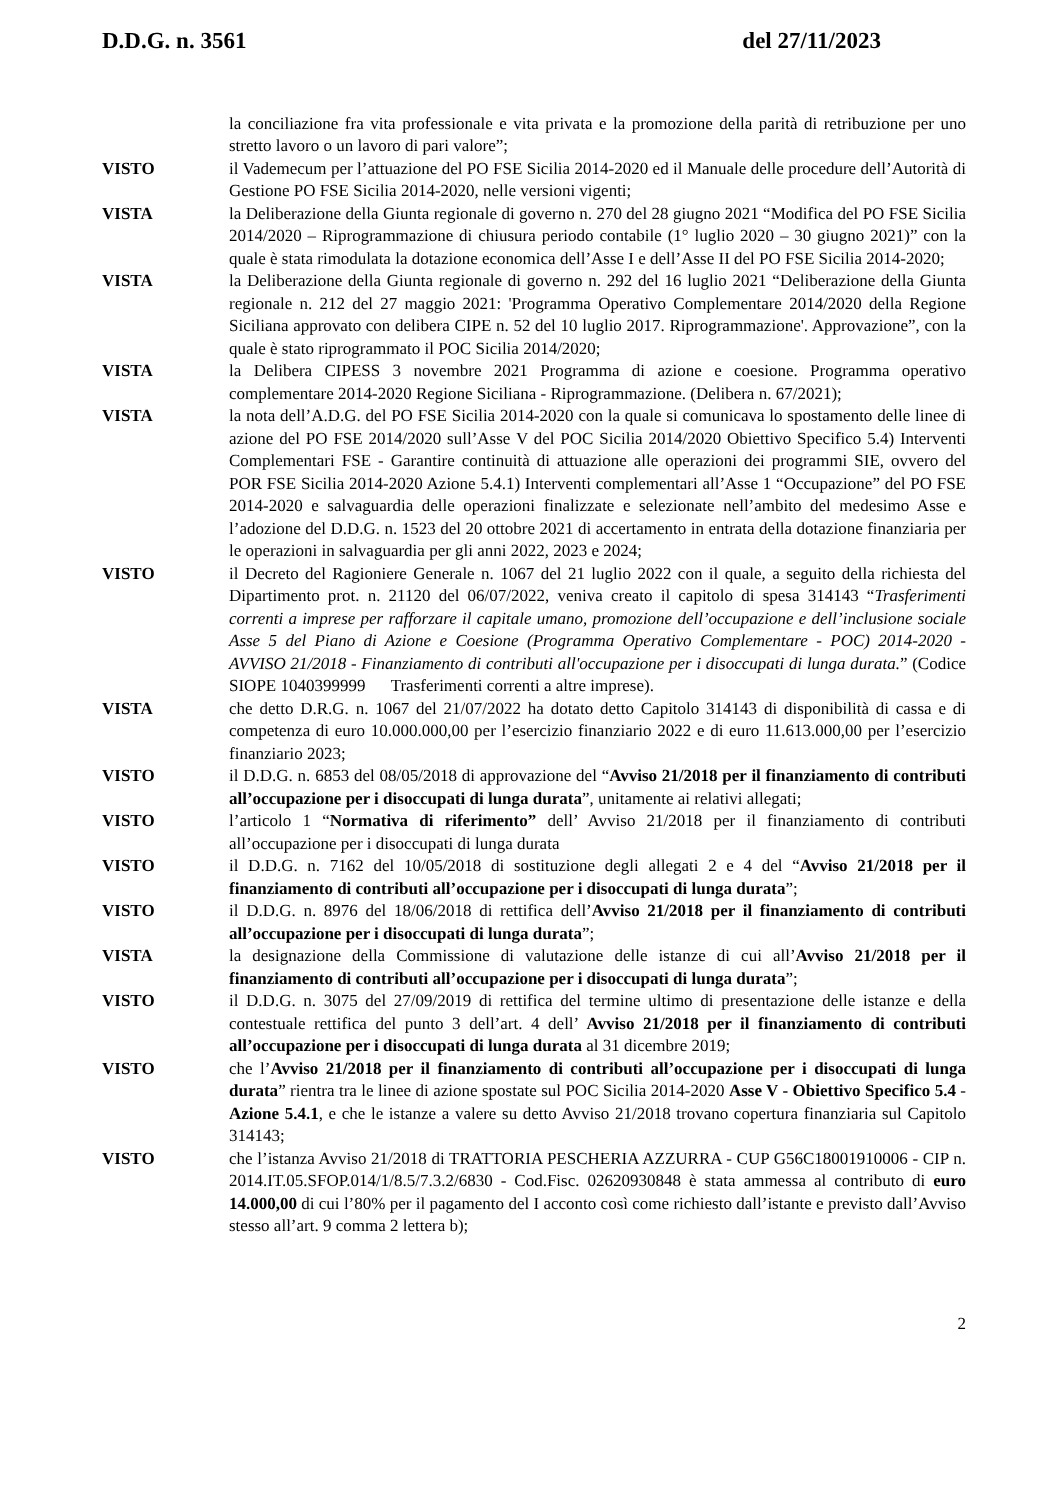D.D.G. n. 3561 del 27/11/2023
la conciliazione fra vita professionale e vita privata e la promozione della parità di retribuzione per uno stretto lavoro o un lavoro di pari valore”;
VISTO il Vademecum per l’attuazione del PO FSE Sicilia 2014-2020 ed il Manuale delle procedure dell’Autorità di Gestione PO FSE Sicilia 2014-2020, nelle versioni vigenti;
VISTA la Deliberazione della Giunta regionale di governo n. 270 del 28 giugno 2021 “Modifica del PO FSE Sicilia 2014/2020 – Riprogrammazione di chiusura periodo contabile (1° luglio 2020 – 30 giugno 2021)” con la quale è stata rimodulata la dotazione economica dell’Asse I e dell’Asse II del PO FSE Sicilia 2014-2020;
VISTA la Deliberazione della Giunta regionale di governo n. 292 del 16 luglio 2021 “Deliberazione della Giunta regionale n. 212 del 27 maggio 2021: 'Programma Operativo Complementare 2014/2020 della Regione Siciliana approvato con delibera CIPE n. 52 del 10 luglio 2017. Riprogrammazione'. Approvazione”, con la quale è stato riprogrammato il POC Sicilia 2014/2020;
VISTA la Delibera CIPESS 3 novembre 2021 Programma di azione e coesione. Programma operativo complementare 2014-2020 Regione Siciliana - Riprogrammazione. (Delibera n. 67/2021);
VISTA la nota dell’A.D.G. del PO FSE Sicilia 2014-2020 con la quale si comunicava lo spostamento delle linee di azione del PO FSE 2014/2020 sull’Asse V del POC Sicilia 2014/2020 Obiettivo Specifico 5.4) Interventi Complementari FSE - Garantire continuità di attuazione alle operazioni dei programmi SIE, ovvero del POR FSE Sicilia 2014-2020 Azione 5.4.1) Interventi complementari all’Asse 1 “Occupazione” del PO FSE 2014-2020 e salvaguardia delle operazioni finalizzate e selezionate nell’ambito del medesimo Asse e l’adozione del D.D.G. n. 1523 del 20 ottobre 2021 di accertamento in entrata della dotazione finanziaria per le operazioni in salvaguardia per gli anni 2022, 2023 e 2024;
VISTO il Decreto del Ragioniere Generale n. 1067 del 21 luglio 2022 con il quale, a seguito della richiesta del Dipartimento prot. n. 21120 del 06/07/2022, veniva creato il capitolo di spesa 314143 “Trasferimenti correnti a imprese per rafforzare il capitale umano, promozione dell’occupazione e dell’inclusione sociale Asse 5 del Piano di Azione e Coesione (Programma Operativo Complementare - POC) 2014-2020 - AVVISO 21/2018 - Finanziamento di contributi all'occupazione per i disoccupati di lunga durata.” (Codice SIOPE 1040399999 Trasferimenti correnti a altre imprese).
VISTA che detto D.R.G. n. 1067 del 21/07/2022 ha dotato detto Capitolo 314143 di disponibilità di cassa e di competenza di euro 10.000.000,00 per l’esercizio finanziario 2022 e di euro 11.613.000,00 per l’esercizio finanziario 2023;
VISTO il D.D.G. n. 6853 del 08/05/2018 di approvazione del “Avviso 21/2018 per il finanziamento di contributi all’occupazione per i disoccupati di lunga durata”, unitamente ai relativi allegati;
VISTO l’articolo 1 “Normativa di riferimento” dell’ Avviso 21/2018 per il finanziamento di contributi all’occupazione per i disoccupati di lunga durata
VISTO il D.D.G. n. 7162 del 10/05/2018 di sostituzione degli allegati 2 e 4 del “Avviso 21/2018 per il finanziamento di contributi all’occupazione per i disoccupati di lunga durata”;
VISTO il D.D.G. n. 8976 del 18/06/2018 di rettifica dell’Avviso 21/2018 per il finanziamento di contributi all’occupazione per i disoccupati di lunga durata”;
VISTA la designazione della Commissione di valutazione delle istanze di cui all’Avviso 21/2018 per il finanziamento di contributi all’occupazione per i disoccupati di lunga durata”;
VISTO il D.D.G. n. 3075 del 27/09/2019 di rettifica del termine ultimo di presentazione delle istanze e della contestuale rettifica del punto 3 dell’art. 4 dell’ Avviso 21/2018 per il finanziamento di contributi all’occupazione per i disoccupati di lunga durata al 31 dicembre 2019;
VISTO che l’Avviso 21/2018 per il finanziamento di contributi all’occupazione per i disoccupati di lunga durata” rientra tra le linee di azione spostate sul POC Sicilia 2014-2020 Asse V - Obiettivo Specifico 5.4 - Azione 5.4.1, e che le istanze a valere su detto Avviso 21/2018 trovano copertura finanziaria sul Capitolo 314143;
VISTO che l’istanza Avviso 21/2018 di TRATTORIA PESCHERIA AZZURRA - CUP G56C18001910006 - CIP n. 2014.IT.05.SFOP.014/1/8.5/7.3.2/6830 - Cod.Fisc. 02620930848 è stata ammessa al contributo di euro 14.000,00 di cui l’80% per il pagamento del I acconto così come richiesto dall’istante e previsto dall’Avviso stesso all’art. 9 comma 2 lettera b);
2